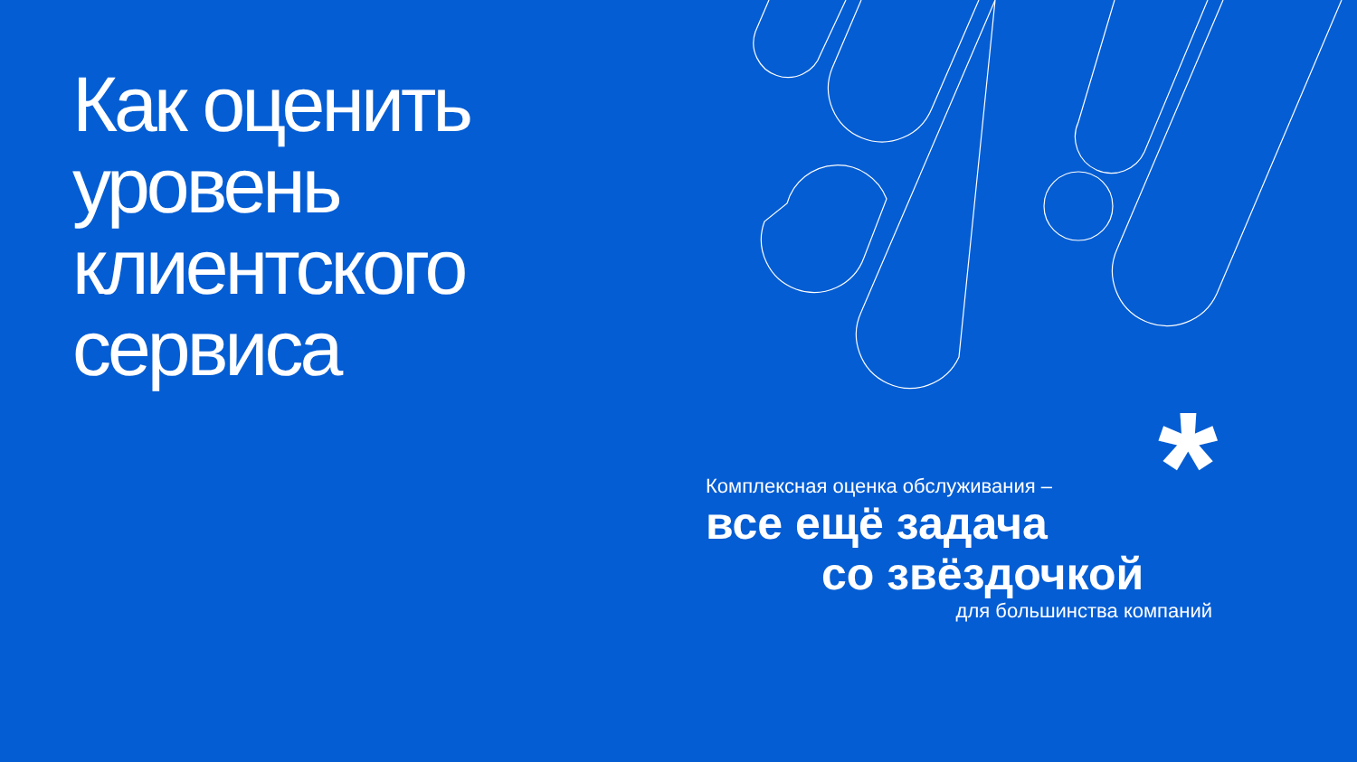Как оценить
уровень
клиентского
сервиса
*
Комплексная оценка обслуживания –
все ещё задача
со звёздочкой
для большинства компаний